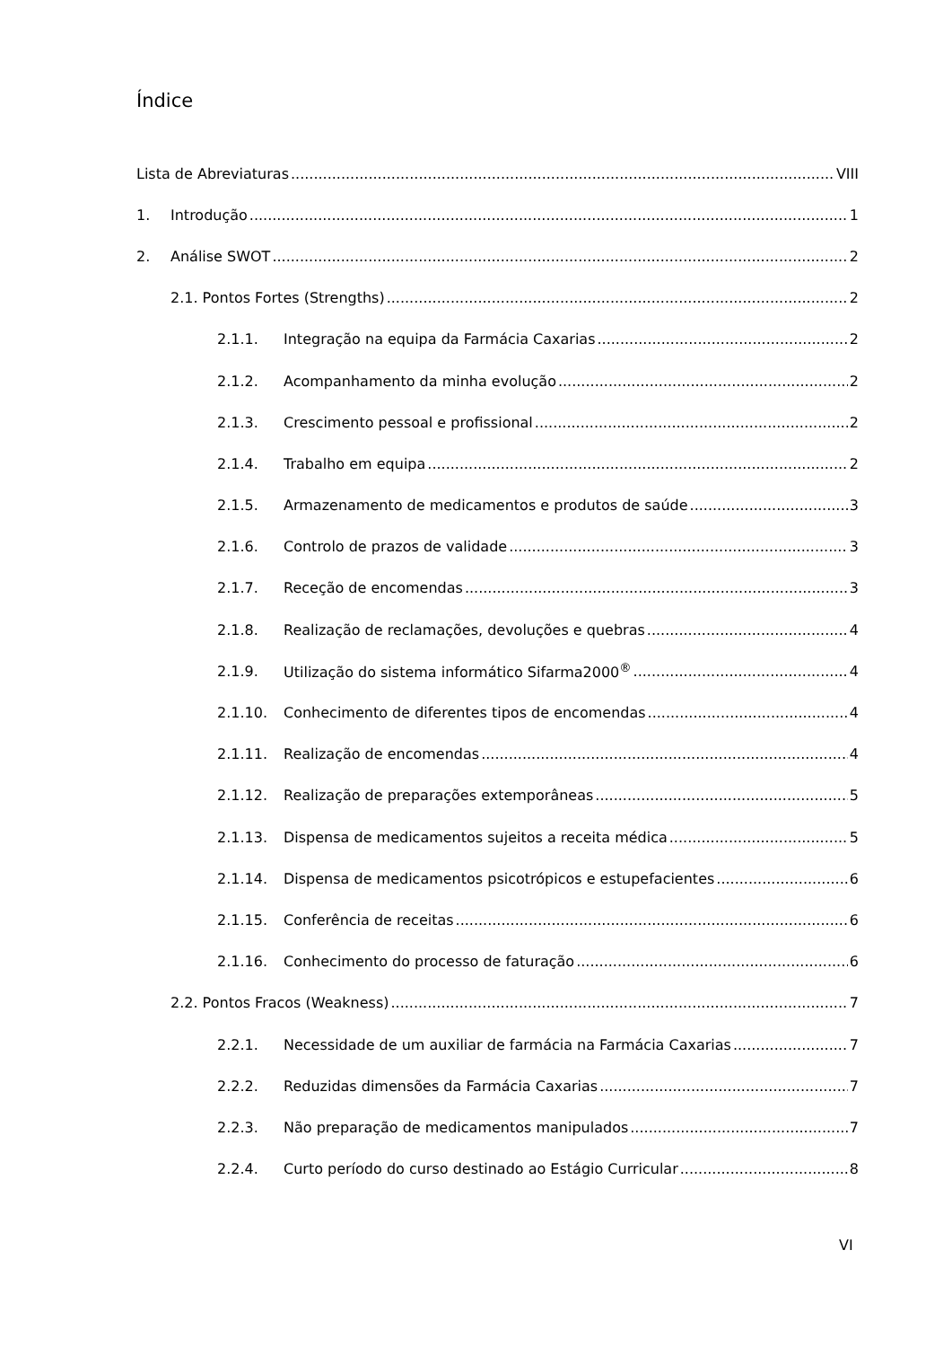Índice
Lista de Abreviaturas VIII
1. Introdução 1
2. Análise SWOT 2
2.1. Pontos Fortes (Strengths) 2
2.1.1. Integração na equipa da Farmácia Caxarias 2
2.1.2. Acompanhamento da minha evolução 2
2.1.3. Crescimento pessoal e profissional 2
2.1.4. Trabalho em equipa 2
2.1.5. Armazenamento de medicamentos e produtos de saúde 3
2.1.6. Controlo de prazos de validade 3
2.1.7. Receção de encomendas 3
2.1.8. Realização de reclamações, devoluções e quebras 4
2.1.9. Utilização do sistema informático Sifarma2000<sup>®</sup> 4
2.1.10. Conhecimento de diferentes tipos de encomendas 4
2.1.11. Realização de encomendas 4
2.1.12. Realização de preparações extemporâneas 5
2.1.13. Dispensa de medicamentos sujeitos a receita médica 5
2.1.14. Dispensa de medicamentos psicotrópicos e estupefacientes 6
2.1.15. Conferência de receitas 6
2.1.16. Conhecimento do processo de faturação 6
2.2. Pontos Fracos (Weakness) 7
2.2.1. Necessidade de um auxiliar de farmácia na Farmácia Caxarias 7
2.2.2. Reduzidas dimensões da Farmácia Caxarias 7
2.2.3. Não preparação de medicamentos manipulados 7
2.2.4. Curto período do curso destinado ao Estágio Curricular 8
VI